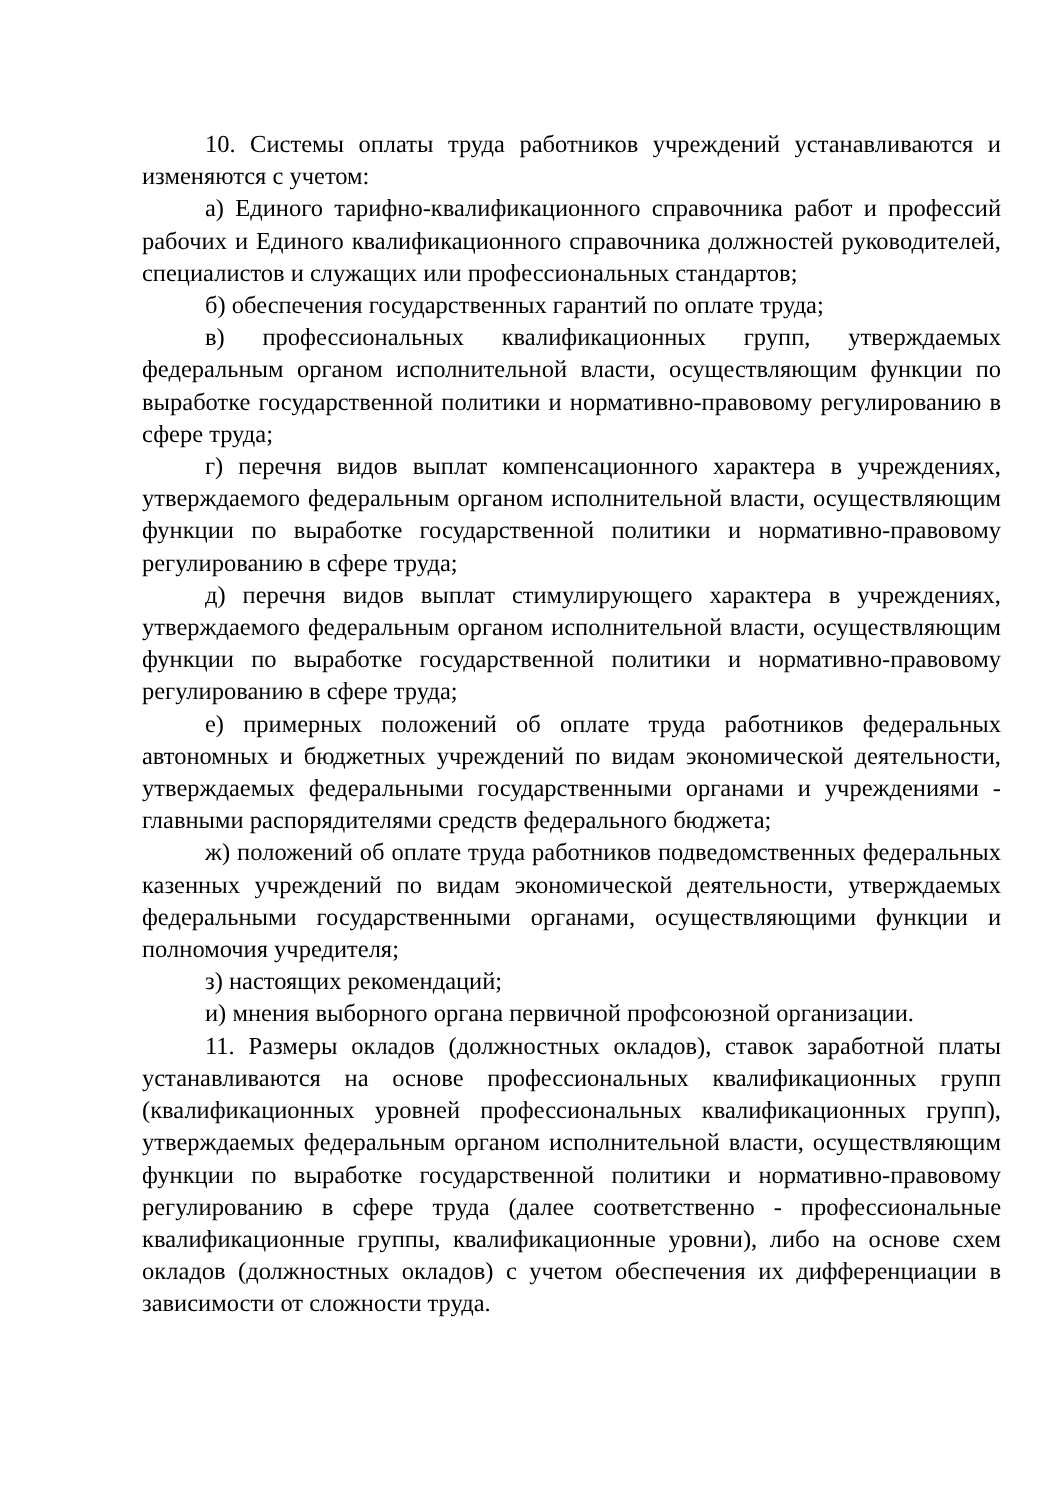10. Системы оплаты труда работников учреждений устанавливаются и изменяются с учетом:
а) Единого тарифно-квалификационного справочника работ и профессий рабочих и Единого квалификационного справочника должностей руководителей, специалистов и служащих или профессиональных стандартов;
б) обеспечения государственных гарантий по оплате труда;
в) профессиональных квалификационных групп, утверждаемых федеральным органом исполнительной власти, осуществляющим функции по выработке государственной политики и нормативно-правовому регулированию в сфере труда;
г) перечня видов выплат компенсационного характера в учреждениях, утверждаемого федеральным органом исполнительной власти, осуществляющим функции по выработке государственной политики и нормативно-правовому регулированию в сфере труда;
д) перечня видов выплат стимулирующего характера в учреждениях, утверждаемого федеральным органом исполнительной власти, осуществляющим функции по выработке государственной политики и нормативно-правовому регулированию в сфере труда;
е) примерных положений об оплате труда работников федеральных автономных и бюджетных учреждений по видам экономической деятельности, утверждаемых федеральными государственными органами и учреждениями - главными распорядителями средств федерального бюджета;
ж) положений об оплате труда работников подведомственных федеральных казенных учреждений по видам экономической деятельности, утверждаемых федеральными государственными органами, осуществляющими функции и полномочия учредителя;
з) настоящих рекомендаций;
и) мнения выборного органа первичной профсоюзной организации.
11. Размеры окладов (должностных окладов), ставок заработной платы устанавливаются на основе профессиональных квалификационных групп (квалификационных уровней профессиональных квалификационных групп), утверждаемых федеральным органом исполнительной власти, осуществляющим функции по выработке государственной политики и нормативно-правовому регулированию в сфере труда (далее соответственно - профессиональные квалификационные группы, квалификационные уровни), либо на основе схем окладов (должностных окладов) с учетом обеспечения их дифференциации в зависимости от сложности труда.